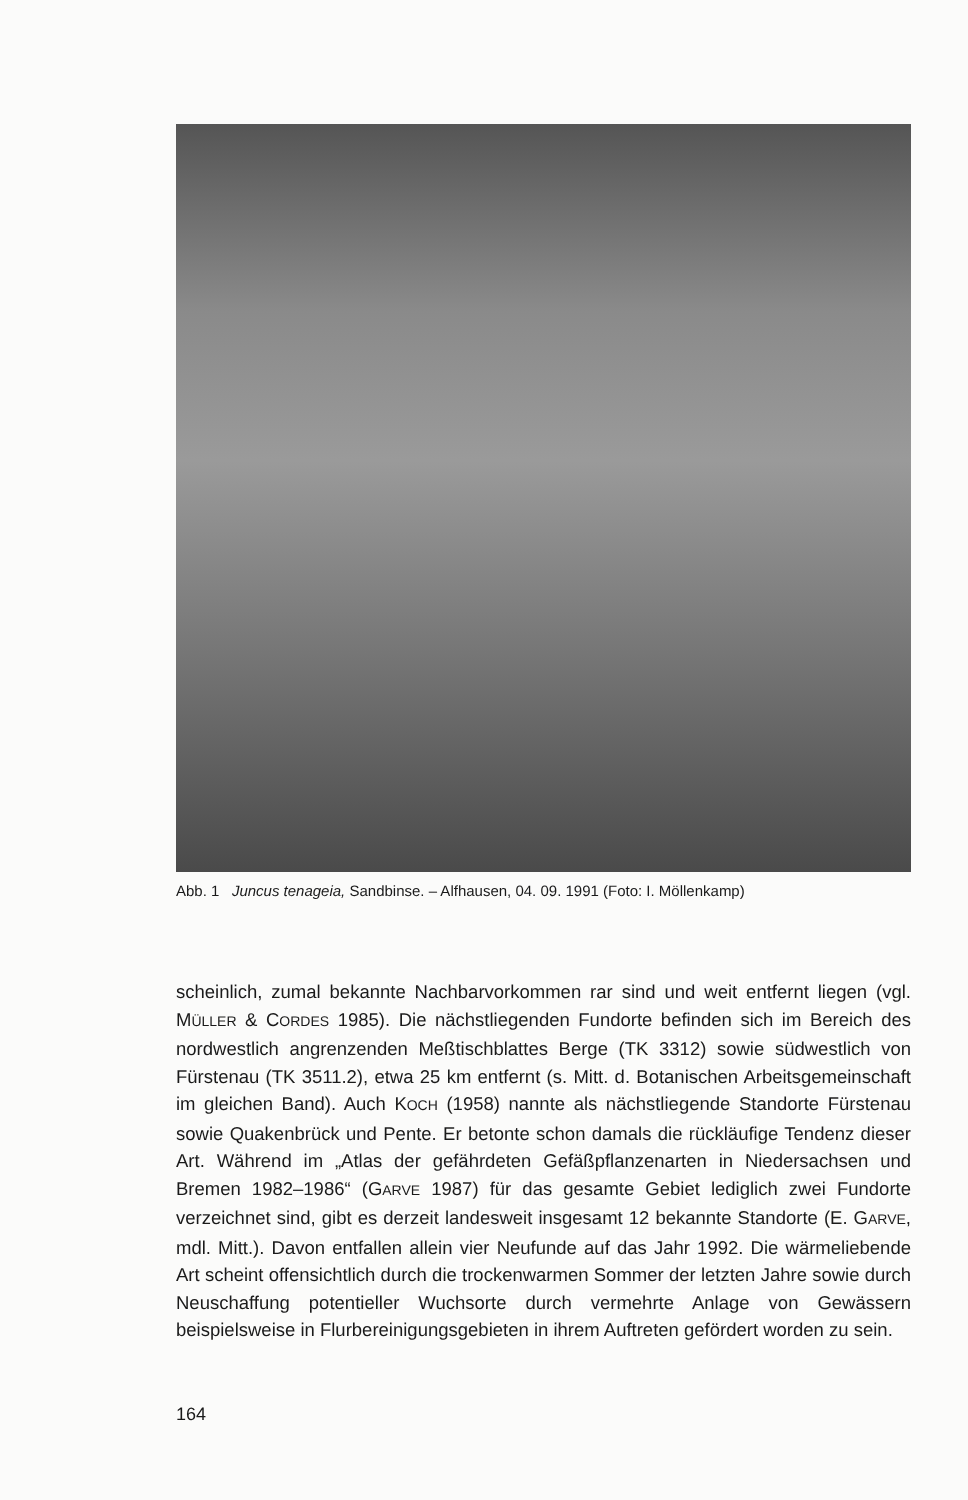Abb. 1 Juncus tenageia, Sandbinse. – Alfhausen, 04. 09. 1991 (Foto: I. Möllenkamp)
scheinlich, zumal bekannte Nachbarvorkommen rar sind und weit entfernt liegen (vgl. MÜLLER & CORDES 1985). Die nächstliegenden Fundorte befinden sich im Bereich des nordwestlich angrenzenden Meßtischblattes Berge (TK 3312) sowie südwestlich von Fürstenau (TK 3511.2), etwa 25 km entfernt (s. Mitt. d. Botanischen Arbeitsgemeinschaft im gleichen Band). Auch KOCH (1958) nannte als nächstliegende Standorte Fürstenau sowie Quakenbrück und Pente. Er betonte schon damals die rückläufige Tendenz dieser Art. Während im „Atlas der gefährdeten Gefäßpflanzenarten in Niedersachsen und Bremen 1982–1986“ (GARVE 1987) für das gesamte Gebiet lediglich zwei Fundorte verzeichnet sind, gibt es derzeit landesweit insgesamt 12 bekannte Standorte (E. GARVE, mdl. Mitt.). Davon entfallen allein vier Neufunde auf das Jahr 1992. Die wärmeliebende Art scheint offensichtlich durch die trockenwarmen Sommer der letzten Jahre sowie durch Neuschaffung potentieller Wuchsorte durch vermehrte Anlage von Gewässern beispielsweise in Flurbereinigungsgebieten in ihrem Auftreten gefördert worden zu sein.
164